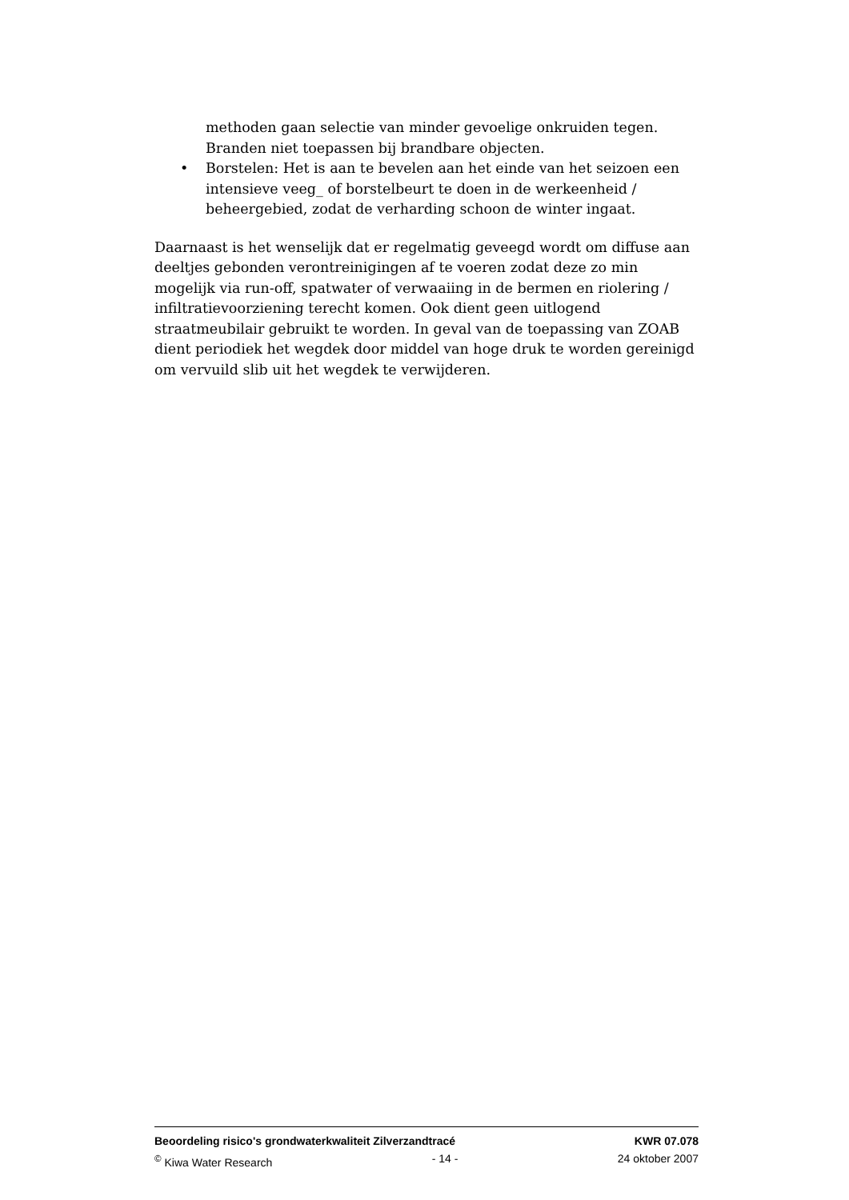methoden gaan selectie van minder gevoelige onkruiden tegen. Branden niet toepassen bij brandbare objecten.
• Borstelen: Het is aan te bevelen aan het einde van het seizoen een intensieve veeg_ of borstelbeurt te doen in de werkeenheid / beheergebied, zodat de verharding schoon de winter ingaat.
Daarnaast is het wenselijk dat er regelmatig geveegd wordt om diffuse aan deeltjes gebonden verontreinigingen af te voeren zodat deze zo min mogelijk via run-off, spatwater of verwaaiing in de bermen en riolering / infiltratievoorziening terecht komen. Ook dient geen uitlogend straatmeubilair gebruikt te worden. In geval van de toepassing van ZOAB dient periodiek het wegdek door middel van hoge druk te worden gereinigd om vervuild slib uit het wegdek te verwijderen.
Beoordeling risico's grondwaterkwaliteit Zilverzandtracé KWR 07.078
<sup>©</sup> Kiwa Water Research - 14 - 24 oktober 2007